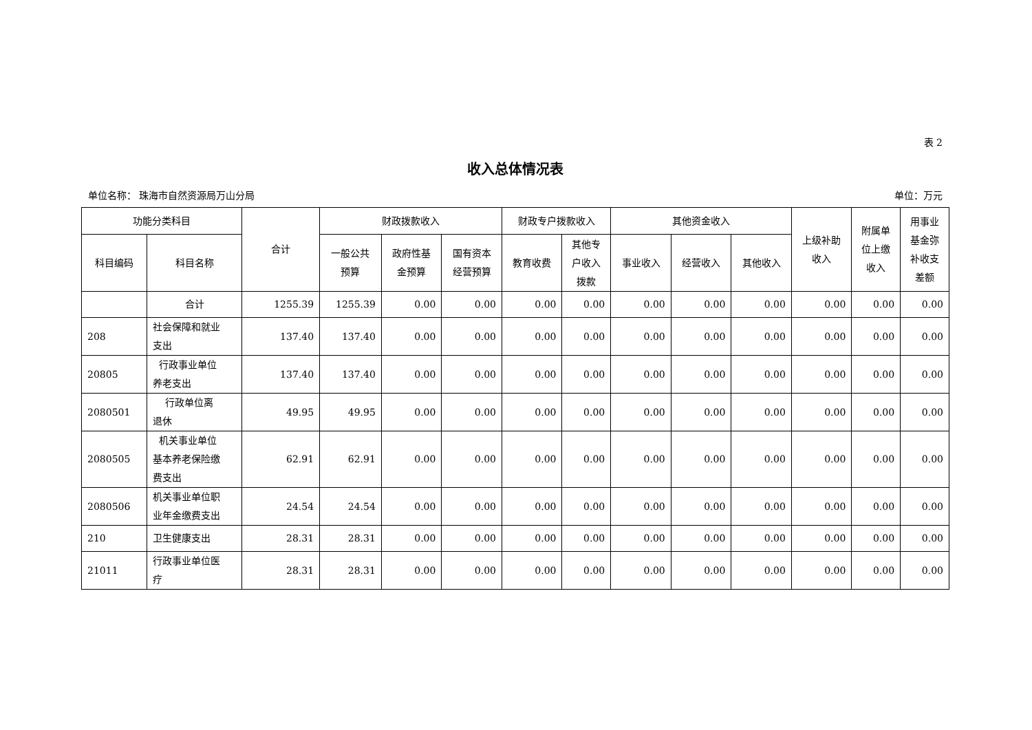表 2
收入总体情况表
单位名称： 珠海市自然资源局万山分局 单位：万元
| 功能分类科目 | | 合计 | 财政拨款收入 | | | 财政专户拨款收入 | | 其他资金收入 | | | 上级补助 收入 | 附属单 位上缴 收入 | 用事业 基金弥 补收支 差额 |
| --- | --- | --- | --- | --- | --- | --- | --- | --- | --- | --- | --- | --- | --- |
| 科目编码 | 科目名称 | | 一般公共 预算 | 政府性基 金预算 | 国有资本 经营预算 | 教育收费 | 其他专 户收入 拨款 | 事业收入 | 经营收入 | 其他收入 | | | |
| | 合计 | 1255.39 | 1255.39 | 0.00 | 0.00 | 0.00 | 0.00 | 0.00 | 0.00 | 0.00 | 0.00 | 0.00 | 0.00 |
| 208 | 社会保障和就业 支出 | 137.40 | 137.40 | 0.00 | 0.00 | 0.00 | 0.00 | 0.00 | 0.00 | 0.00 | 0.00 | 0.00 | 0.00 |
| 20805 | 行政事业单位 养老支出 | 137.40 | 137.40 | 0.00 | 0.00 | 0.00 | 0.00 | 0.00 | 0.00 | 0.00 | 0.00 | 0.00 | 0.00 |
| 2080501 | 行政单位离 退休 | 49.95 | 49.95 | 0.00 | 0.00 | 0.00 | 0.00 | 0.00 | 0.00 | 0.00 | 0.00 | 0.00 | 0.00 |
| 2080505 | 机关事业单位 基本养老保险缴 费支出 | 62.91 | 62.91 | 0.00 | 0.00 | 0.00 | 0.00 | 0.00 | 0.00 | 0.00 | 0.00 | 0.00 | 0.00 |
| 2080506 | 机关事业单位职 业年金缴费支出 | 24.54 | 24.54 | 0.00 | 0.00 | 0.00 | 0.00 | 0.00 | 0.00 | 0.00 | 0.00 | 0.00 | 0.00 |
| 210 | 卫生健康支出 | 28.31 | 28.31 | 0.00 | 0.00 | 0.00 | 0.00 | 0.00 | 0.00 | 0.00 | 0.00 | 0.00 | 0.00 |
| 21011 | 行政事业单位医 疗 | 28.31 | 28.31 | 0.00 | 0.00 | 0.00 | 0.00 | 0.00 | 0.00 | 0.00 | 0.00 | 0.00 | 0.00 |